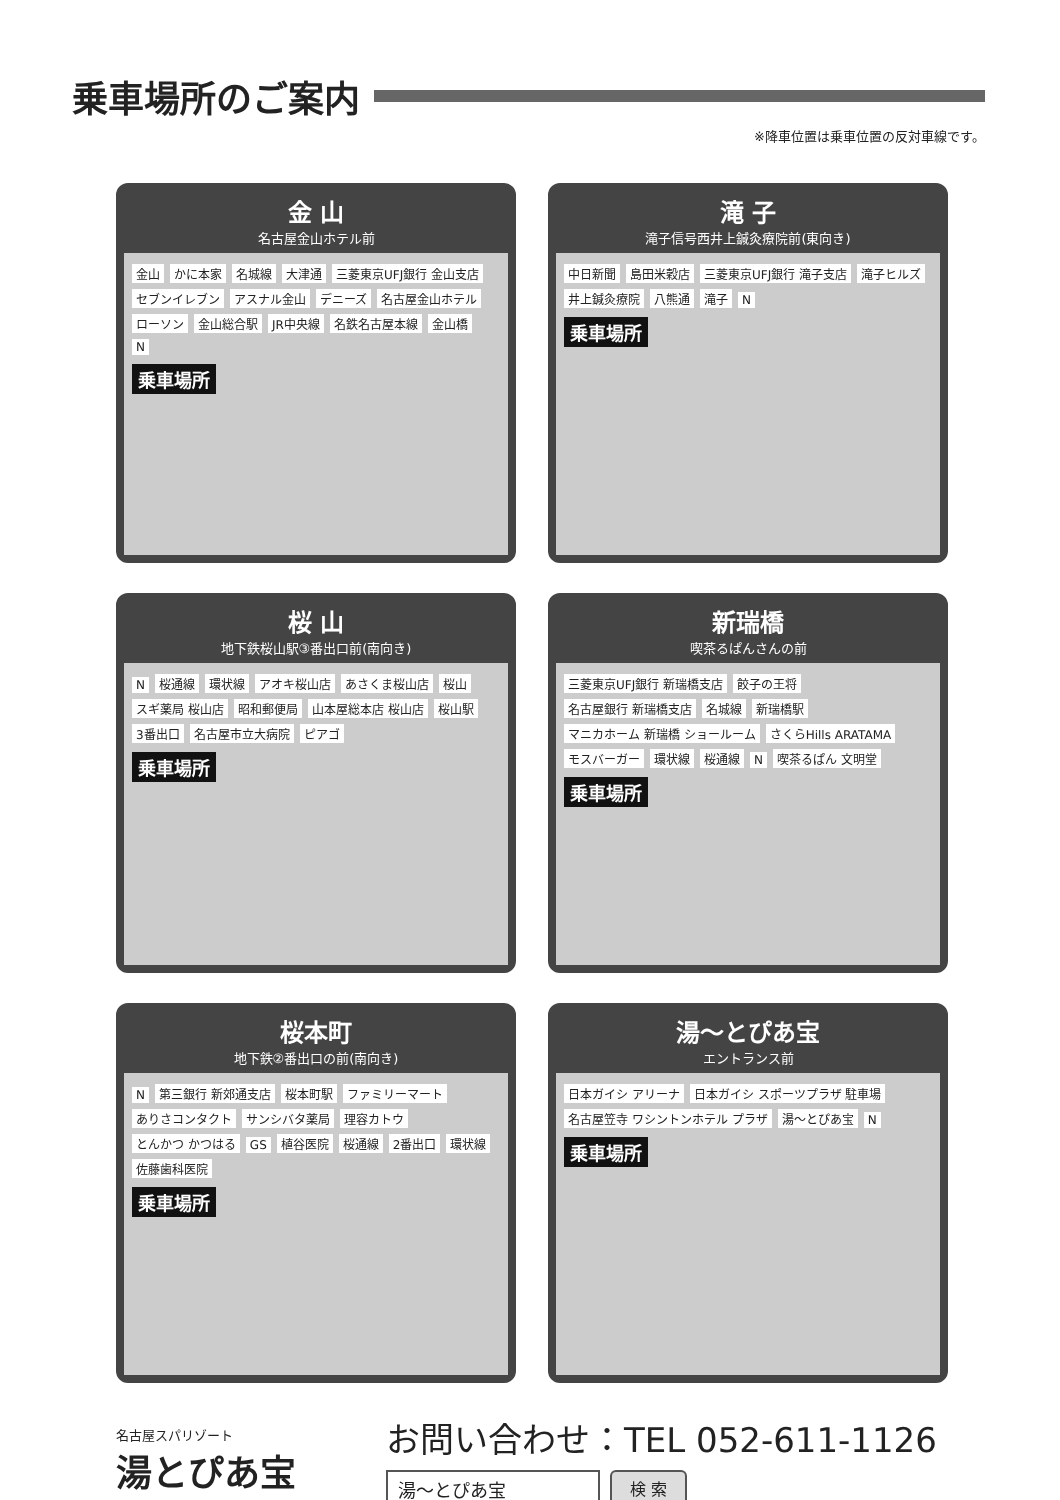乗車場所のご案内
※降車位置は乗車位置の反対車線です。
金 山
名古屋金山ホテル前
金山 かに本家 名城線 大津通 三菱東京UFJ銀行 金山支店 セブンイレブン アスナル金山 デニーズ 名古屋金山ホテル ローソン 金山総合駅 JR中央線 名鉄名古屋本線 金山橋 N
乗車場所
滝 子
滝子信号西井上鍼灸療院前(東向き)
中日新聞 島田米穀店 三菱東京UFJ銀行 滝子支店 滝子ヒルズ 井上鍼灸療院 八熊通 滝子 N
乗車場所
桜 山
地下鉄桜山駅③番出口前(南向き)
N 桜通線 環状線 アオキ桜山店 あさくま桜山店 桜山 スギ薬局 桜山店 昭和郵便局 山本屋総本店 桜山店 桜山駅 3番出口 名古屋市立大病院 ピアゴ
乗車場所
新瑞橋
喫茶るぱんさんの前
三菱東京UFJ銀行 新瑞橋支店 餃子の王将 名古屋銀行 新瑞橋支店 名城線 新瑞橋駅 マニカホーム 新瑞橋 ショールーム さくらHills ARATAMA モスバーガー 環状線 桜通線 N 喫茶るぱん 文明堂
乗車場所
桜本町
地下鉄②番出口の前(南向き)
N 第三銀行 新郊通支店 桜本町駅 ファミリーマート ありさコンタクト サンシバタ薬局 理容カトウ とんかつ かつはる GS 植谷医院 桜通線 2番出口 環状線 佐藤歯科医院
乗車場所
湯〜とぴあ宝
エントランス前
日本ガイシ アリーナ 日本ガイシ スポーツプラザ 駐車場 名古屋笠寺 ワシントンホテル プラザ 湯〜とぴあ宝 N
乗車場所
名古屋スパリゾート
湯とぴあ宝
お問い合わせ：TEL 052-611-1126
湯〜とぴあ宝 検 索